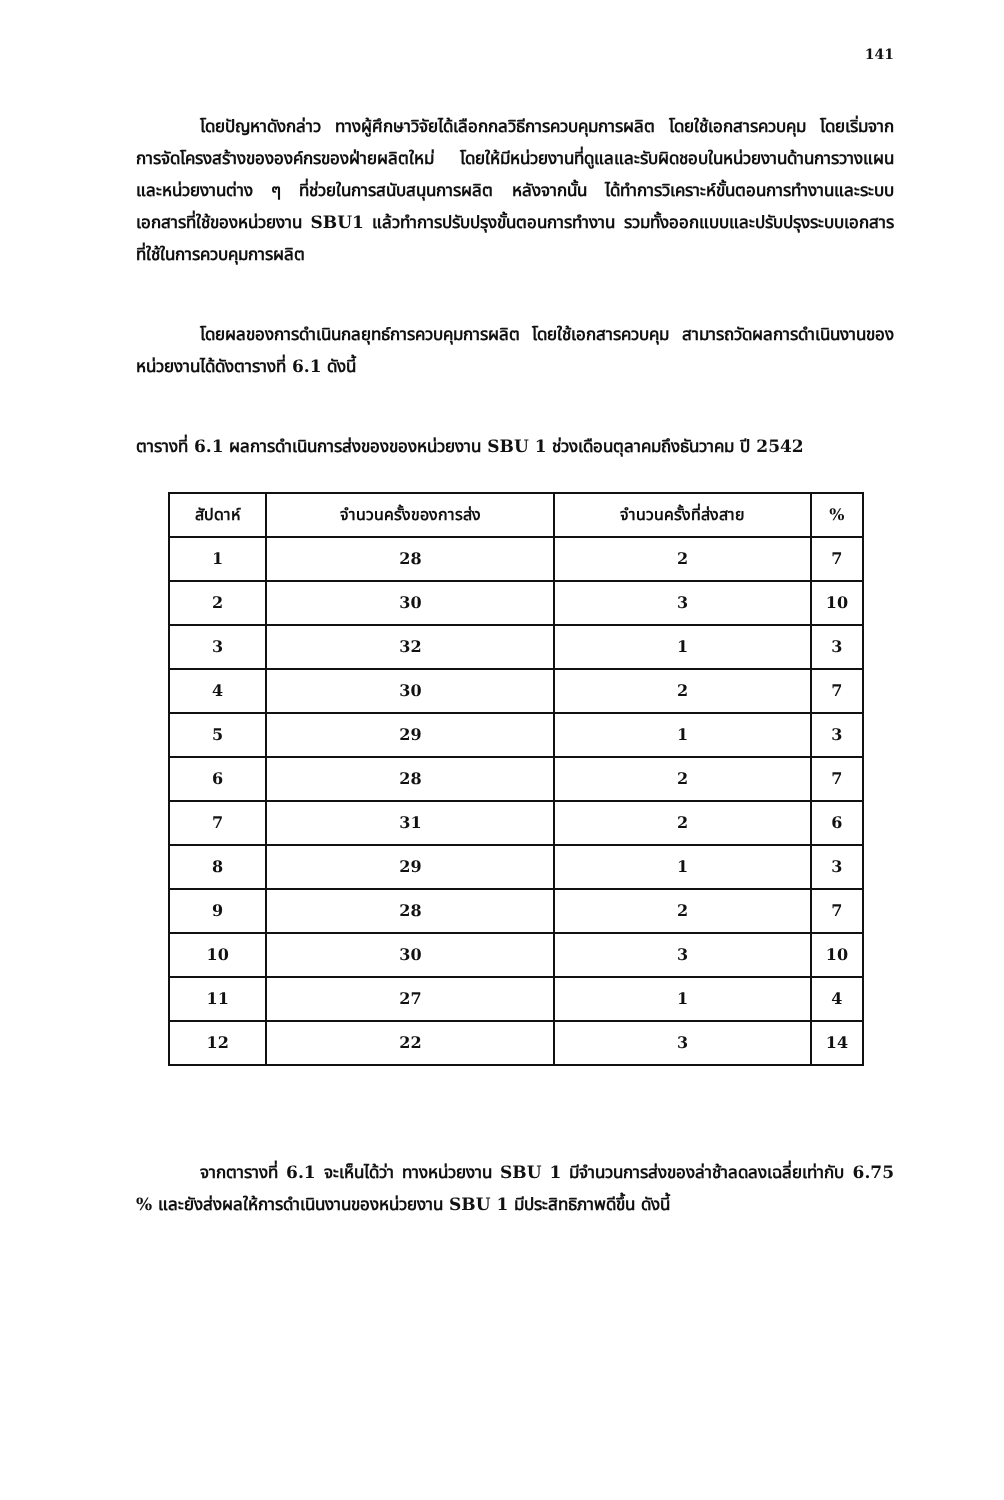141
โดยปัญหาดังกล่าว ทางผู้ศึกษาวิจัยได้เลือกกลวิธีการควบคุมการผลิต โดยใช้เอกสารควบคุม โดยเริ่มจากการจัดโครงสร้างขององค์กรของฝ่ายผลิตใหม่ โดยให้มีหน่วยงานที่ดูแลและรับผิดชอบในหน่วยงานด้านการวางแผนและหน่วยงานต่าง ๆ ที่ช่วยในการสนับสนุนการผลิต หลังจากนั้น ได้ทำการวิเคราะห์ขั้นตอนการทำงานและระบบเอกสารที่ใช้ของหน่วยงาน SBU1 แล้วทำการปรับปรุงขั้นตอนการทำงาน รวมทั้งออกแบบและปรับปรุงระบบเอกสารที่ใช้ในการควบคุมการผลิต
โดยผลของการดำเนินกลยุทธ์การควบคุมการผลิต โดยใช้เอกสารควบคุม สามารถวัดผลการดำเนินงานของหน่วยงานได้ดังตารางที่ 6.1 ดังนี้
ตารางที่ 6.1 ผลการดำเนินการส่งของของหน่วยงาน SBU 1 ช่วงเดือนตุลาคมถึงธันวาคม ปี 2542
| สัปดาห์ | จำนวนครั้งของการส่ง | จำนวนครั้งที่ส่งสาย | % |
| --- | --- | --- | --- |
| 1 | 28 | 2 | 7 |
| 2 | 30 | 3 | 10 |
| 3 | 32 | 1 | 3 |
| 4 | 30 | 2 | 7 |
| 5 | 29 | 1 | 3 |
| 6 | 28 | 2 | 7 |
| 7 | 31 | 2 | 6 |
| 8 | 29 | 1 | 3 |
| 9 | 28 | 2 | 7 |
| 10 | 30 | 3 | 10 |
| 11 | 27 | 1 | 4 |
| 12 | 22 | 3 | 14 |
จากตารางที่ 6.1 จะเห็นได้ว่า ทางหน่วยงาน SBU 1 มีจำนวนการส่งของล่าช้าลดลงเฉลี่ยเท่ากับ 6.75 % และยังส่งผลให้การดำเนินงานของหน่วยงาน SBU 1 มีประสิทธิภาพดีขึ้น ดังนี้